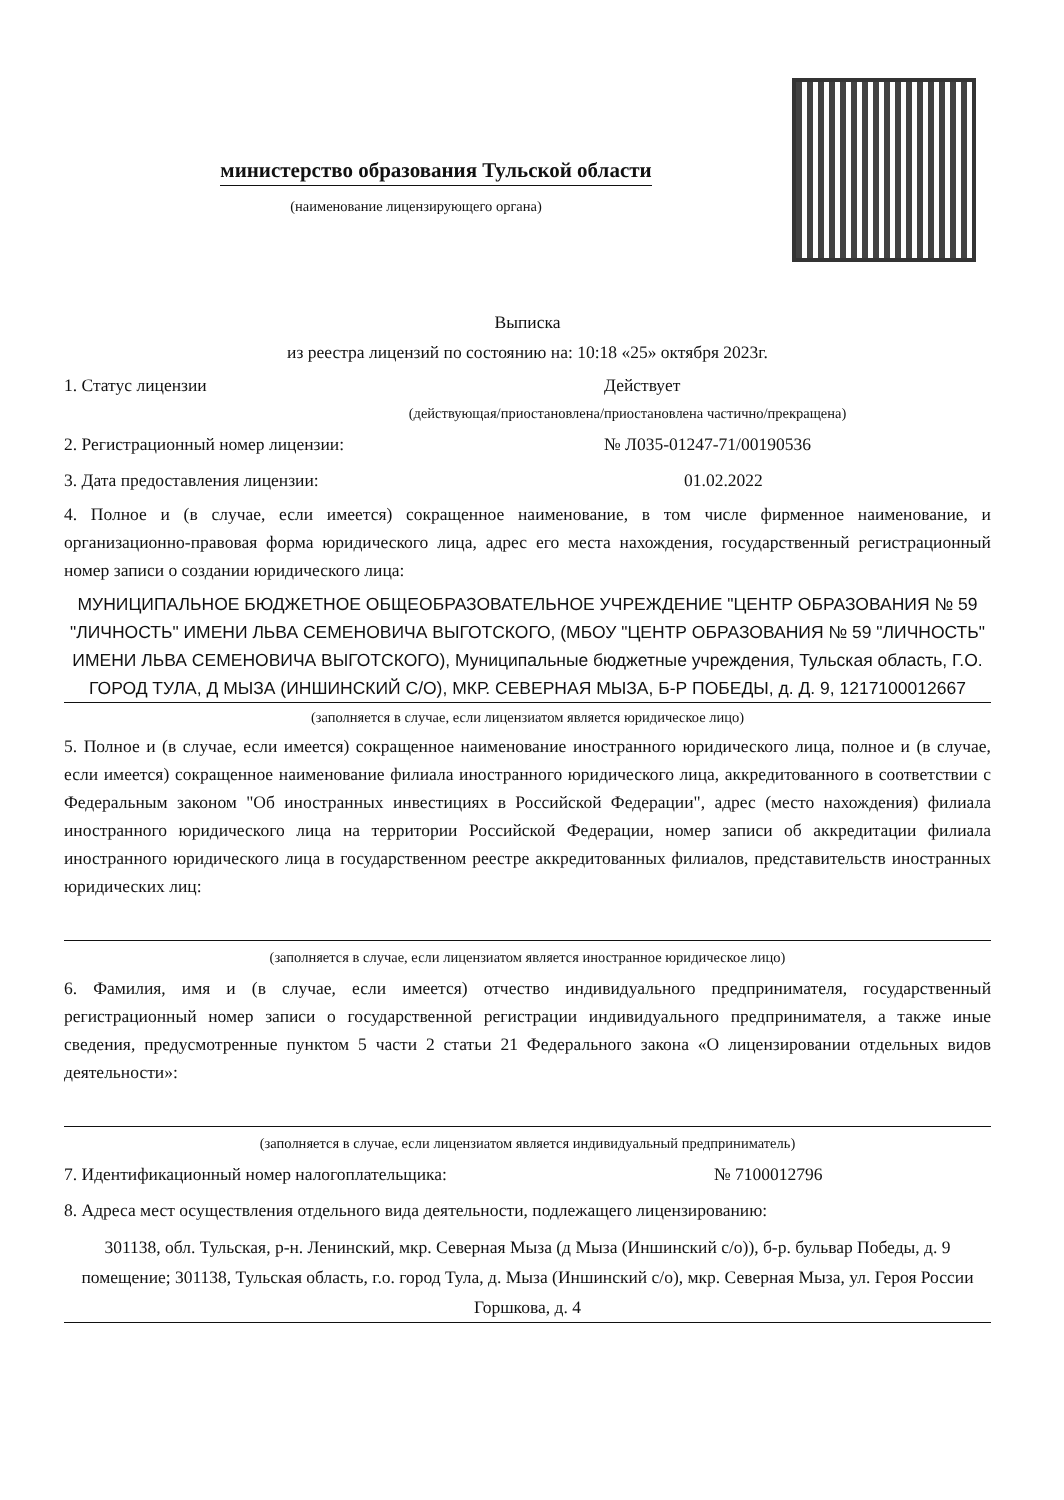министерство образования Тульской области
(наименование лицензирующего органа)
Выписка
из реестра лицензий по состоянию на: 10:18 «25» октября 2023г.
1. Статус лицензии Действует
(действующая/приостановлена/приостановлена частично/прекращена)
2. Регистрационный номер лицензии: № Л035-01247-71/00190536
3. Дата предоставления лицензии: 01.02.2022
4. Полное и (в случае, если имеется) сокращенное наименование, в том числе фирменное наименование, и организационно-правовая форма юридического лица, адрес его места нахождения, государственный регистрационный номер записи о создании юридического лица:
МУНИЦИПАЛЬНОЕ БЮДЖЕТНОЕ ОБЩЕОБРАЗОВАТЕЛЬНОЕ УЧРЕЖДЕНИЕ "ЦЕНТР ОБРАЗОВАНИЯ № 59 "ЛИЧНОСТЬ" ИМЕНИ ЛЬВА СЕМЕНОВИЧА ВЫГОТСКОГО, (МБОУ "ЦЕНТР ОБРАЗОВАНИЯ № 59 "ЛИЧНОСТЬ" ИМЕНИ ЛЬВА СЕМЕНОВИЧА ВЫГОТСКОГО), Муниципальные бюджетные учреждения, Тульская область, Г.О. ГОРОД ТУЛА, Д МЫЗА (ИНШИНСКИЙ С/О), МКР. СЕВЕРНАЯ МЫЗА, Б-Р ПОБЕДЫ, д. Д. 9, 1217100012667
(заполняется в случае, если лицензиатом является юридическое лицо)
5. Полное и (в случае, если имеется) сокращенное наименование иностранного юридического лица, полное и (в случае, если имеется) сокращенное наименование филиала иностранного юридического лица, аккредитованного в соответствии с Федеральным законом "Об иностранных инвестициях в Российской Федерации", адрес (место нахождения) филиала иностранного юридического лица на территории Российской Федерации, номер записи об аккредитации филиала иностранного юридического лица в государственном реестре аккредитованных филиалов, представительств иностранных юридических лиц:
(заполняется в случае, если лицензиатом является иностранное юридическое лицо)
6. Фамилия, имя и (в случае, если имеется) отчество индивидуального предпринимателя, государственный регистрационный номер записи о государственной регистрации индивидуального предпринимателя, а также иные сведения, предусмотренные пунктом 5 части 2 статьи 21 Федерального закона «О лицензировании отдельных видов деятельности»:
(заполняется в случае, если лицензиатом является индивидуальный предприниматель)
7. Идентификационный номер налогоплательщика: № 7100012796
8. Адреса мест осуществления отдельного вида деятельности, подлежащего лицензированию:
301138, обл. Тульская, р-н. Ленинский, мкр. Северная Мыза (д Мыза (Иншинский с/о)), б-р. бульвар Победы, д. 9 помещение; 301138, Тульская область, г.о. город Тула, д. Мыза (Иншинский с/о), мкр. Северная Мыза, ул. Героя России Горшкова, д. 4